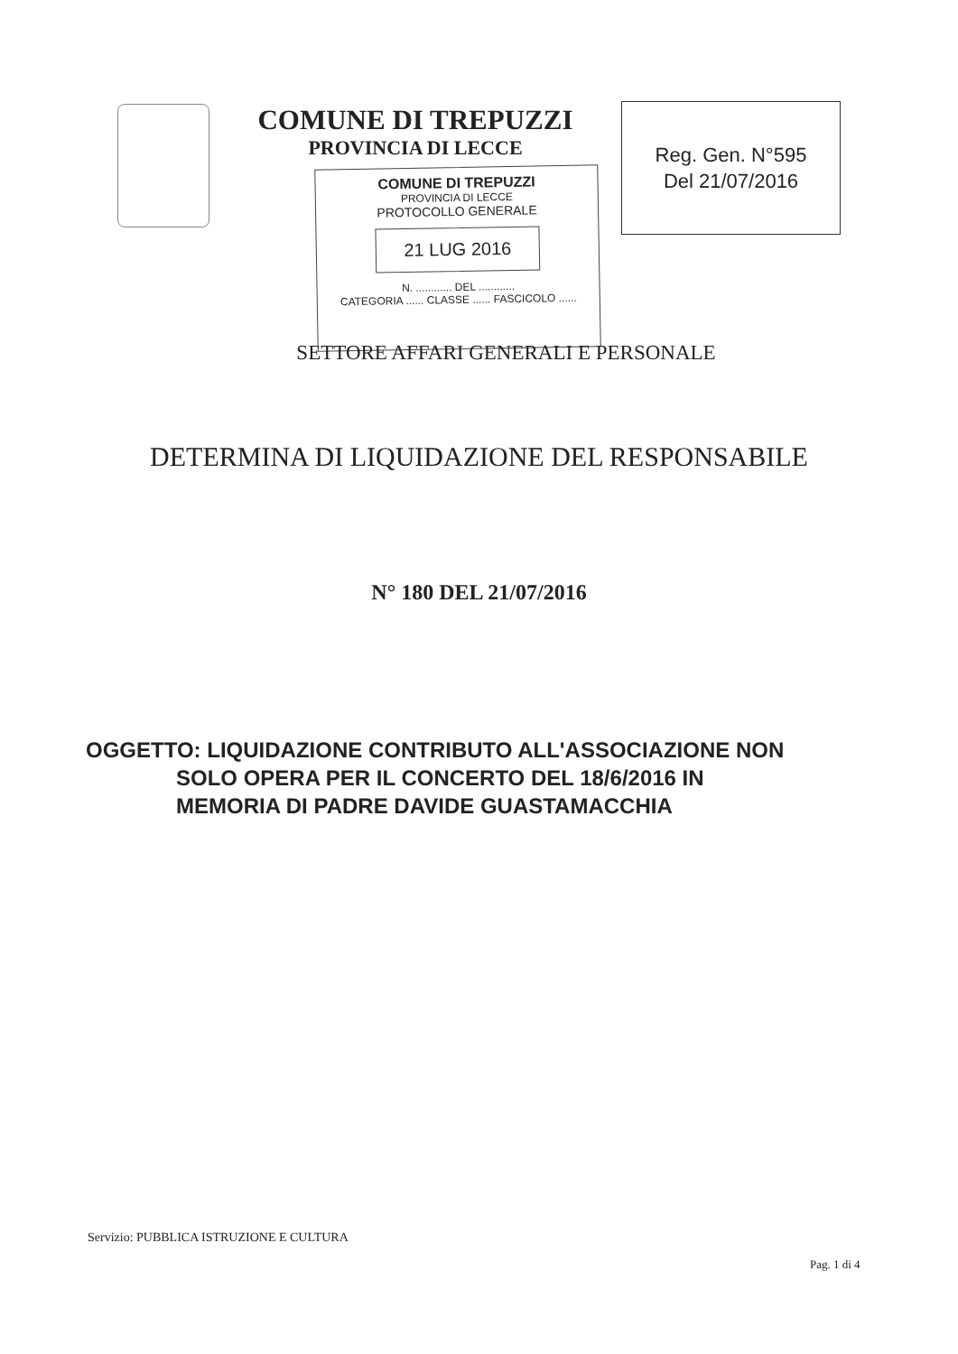COMUNE DI TREPUZZI
PROVINCIA DI LECCE
Reg. Gen. N°595
Del 21/07/2016
COMUNE DI TREPUZZI
PROVINCIA DI LECCE
PROTOCOLLO GENERALE
21 LUG 2016
N. ............ DEL ............
CATEGORIA ...... CLASSE ...... FASCICOLO ......
SETTORE AFFARI GENERALI E PERSONALE
DETERMINA DI LIQUIDAZIONE DEL RESPONSABILE
N° 180 DEL 21/07/2016
OGGETTO: LIQUIDAZIONE CONTRIBUTO ALL'ASSOCIAZIONE NON
SOLO OPERA PER IL CONCERTO DEL 18/6/2016 IN
MEMORIA DI PADRE DAVIDE GUASTAMACCHIA
Servizio: PUBBLICA ISTRUZIONE E CULTURA
Pag. 1 di 4